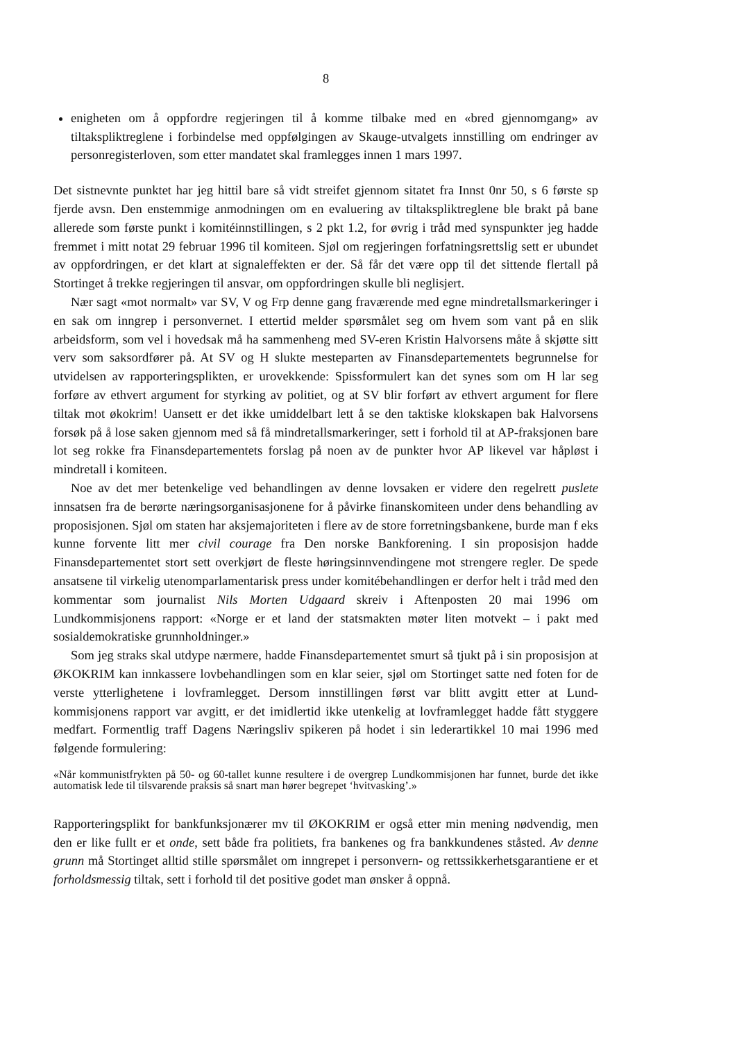8
enigheten om å oppfordre regjeringen til å komme tilbake med en «bred gjennomgang» av tiltakspliktreglene i forbindelse med oppfølgingen av Skauge-utvalgets innstilling om endringer av personregisterloven, som etter mandatet skal framlegges innen 1 mars 1997.
Det sistnevnte punktet har jeg hittil bare så vidt streifet gjennom sitatet fra Innst 0nr 50, s 6 første sp fjerde avsn. Den enstemmige anmodningen om en evaluering av tiltakspliktreglene ble brakt på bane allerede som første punkt i komitéinnstillingen, s 2 pkt 1.2, for øvrig i tråd med synspunkter jeg hadde fremmet i mitt notat 29 februar 1996 til komiteen. Sjøl om regjeringen forfatningsrettslig sett er ubundet av oppfordringen, er det klart at signaleffekten er der. Så får det være opp til det sittende flertall på Stortinget å trekke regjeringen til ansvar, om oppfordringen skulle bli neglisjert.
Nær sagt «mot normalt» var SV, V og Frp denne gang fraværende med egne mindretallsmarkeringer i en sak om inngrep i personvernet. I ettertid melder spørsmålet seg om hvem som vant på en slik arbeidsform, som vel i hovedsak må ha sammenheng med SV-eren Kristin Halvorsens måte å skjøtte sitt verv som saksordfører på. At SV og H slukte mesteparten av Finansdepartementets begrunnelse for utvidelsen av rapporteringsplikten, er urovekkende: Spissformulert kan det synes som om H lar seg forføre av ethvert argument for styrking av politiet, og at SV blir forført av ethvert argument for flere tiltak mot økokrim! Uansett er det ikke umiddelbart lett å se den taktiske klokskapen bak Halvorsens forsøk på å lose saken gjennom med så få mindretallsmarkeringer, sett i forhold til at AP-fraksjonen bare lot seg rokke fra Finansdepartementets forslag på noen av de punkter hvor AP likevel var håpløst i mindretall i komiteen.
Noe av det mer betenkelige ved behandlingen av denne lovsaken er videre den regelrett puslete innsatsen fra de berørte næringsorganisasjonene for å påvirke finanskomiteen under dens behandling av proposisjonen. Sjøl om staten har aksjemajoriteten i flere av de store forretningsbankene, burde man f eks kunne forvente litt mer civil courage fra Den norske Bankforening. I sin proposisjon hadde Finansdepartementet stort sett overkjørt de fleste høringsinnvendingene mot strengere regler. De spede ansatsene til virkelig utenomparlamentarisk press under komitébehandlingen er derfor helt i tråd med den kommentar som journalist Nils Morten Udgaard skreiv i Aftenposten 20 mai 1996 om Lundkommisjonens rapport: «Norge er et land der statsmakten møter liten motvekt – i pakt med sosialdemokratiske grunnholdninger.»
Som jeg straks skal utdype nærmere, hadde Finansdepartementet smurt så tjukt på i sin proposisjon at ØKOKRIM kan innkassere lovbehandlingen som en klar seier, sjøl om Stortinget satte ned foten for de verste ytterlighetene i lovframlegget. Dersom innstillingen først var blitt avgitt etter at Lund-kommisjonens rapport var avgitt, er det imidlertid ikke utenkelig at lovframlegget hadde fått styggere medfart. Formentlig traff Dagens Næringsliv spikeren på hodet i sin lederartikkel 10 mai 1996 med følgende formulering:
«Når kommunistfrykten på 50- og 60-tallet kunne resultere i de overgrep Lundkommisjonen har funnet, burde det ikke automatisk lede til tilsvarende praksis så snart man hører begrepet ‘hvitvasking’.»
Rapporteringsplikt for bankfunksjonærer mv til ØKOKRIM er også etter min mening nødvendig, men den er like fullt er et onde, sett både fra politiets, fra bankenes og fra bankkundenes ståsted. Av denne grunn må Stortinget alltid stille spørsmålet om inngrepet i personvern- og rettssikkerhetsgarantiene er et forholdsmessig tiltak, sett i forhold til det positive godet man ønsker å oppnå.